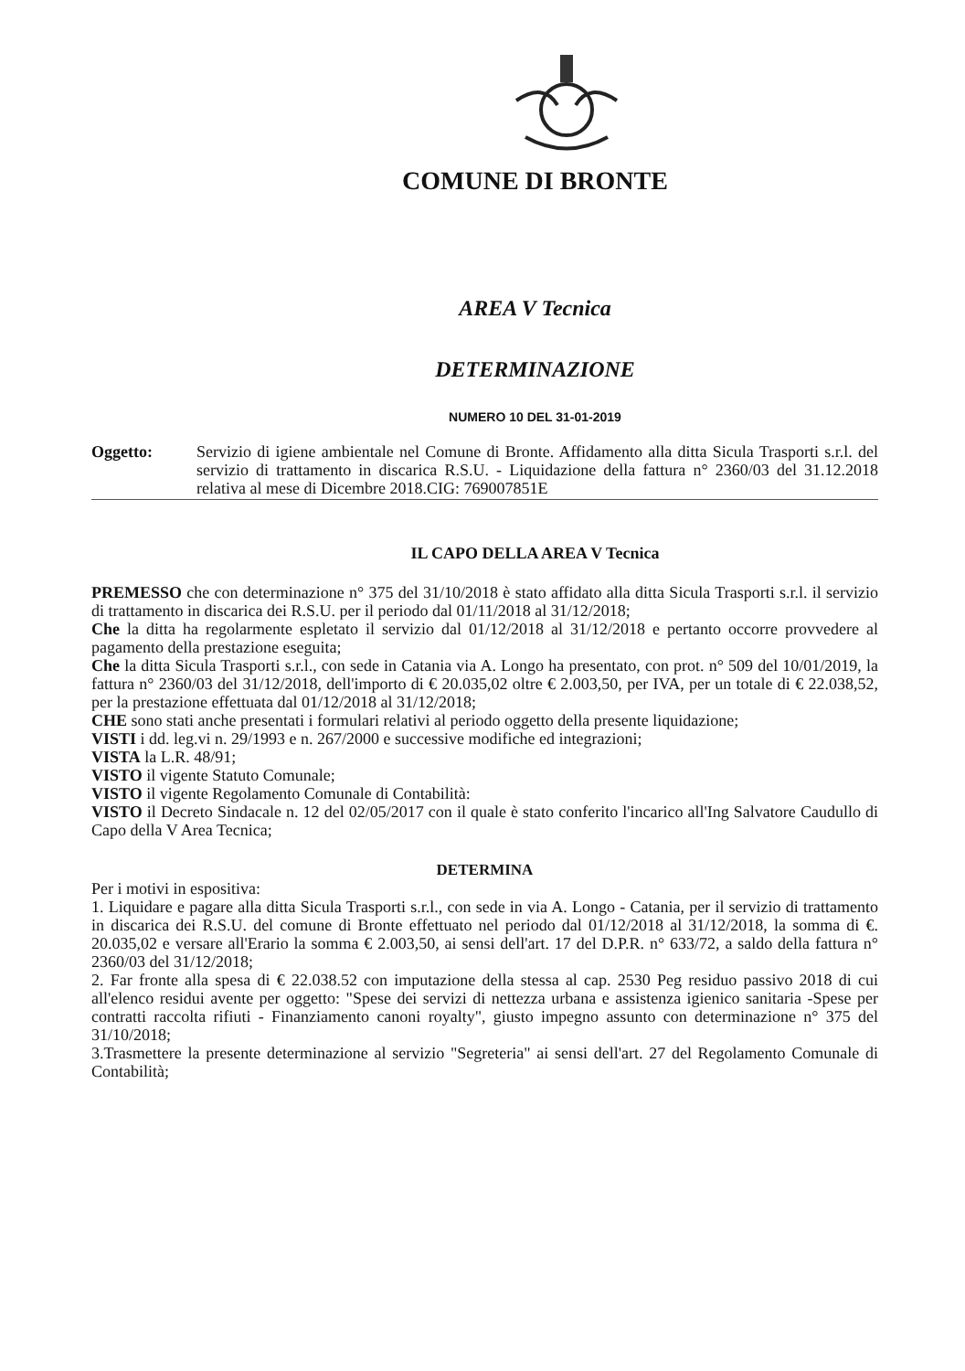COMUNE DI BRONTE
AREA V Tecnica
DETERMINAZIONE
NUMERO 10 DEL 31-01-2019
Oggetto: Servizio di igiene ambientale nel Comune di Bronte. Affidamento alla ditta Sicula Trasporti s.r.l. del servizio di trattamento in discarica R.S.U. - Liquidazione della fattura n° 2360/03 del 31.12.2018 relativa al mese di Dicembre 2018.CIG: 769007851E
IL CAPO DELLA AREA V Tecnica
PREMESSO che con determinazione n° 375 del 31/10/2018 è stato affidato alla ditta Sicula Trasporti s.r.l. il servizio di trattamento in discarica dei R.S.U. per il periodo dal 01/11/2018 al 31/12/2018;
Che la ditta ha regolarmente espletato il servizio dal 01/12/2018 al 31/12/2018 e pertanto occorre provvedere al pagamento della prestazione eseguita;
Che la ditta Sicula Trasporti s.r.l., con sede in Catania via A. Longo ha presentato, con prot. n° 509 del 10/01/2019, la fattura n° 2360/03 del 31/12/2018, dell'importo di € 20.035,02 oltre € 2.003,50, per IVA, per un totale di € 22.038,52, per la prestazione effettuata dal 01/12/2018 al 31/12/2018;
CHE sono stati anche presentati i formulari relativi al periodo oggetto della presente liquidazione;
VISTI i dd. leg.vi n. 29/1993 e n. 267/2000 e successive modifiche ed integrazioni;
VISTA la L.R. 48/91;
VISTO il vigente Statuto Comunale;
VISTO il vigente Regolamento Comunale di Contabilità:
VISTO il Decreto Sindacale n. 12 del 02/05/2017 con il quale è stato conferito l'incarico all'Ing Salvatore Caudullo di Capo della V Area Tecnica;
DETERMINA
Per i motivi in espositiva:
1. Liquidare e pagare alla ditta Sicula Trasporti s.r.l., con sede in via A. Longo - Catania, per il servizio di trattamento in discarica dei R.S.U. del comune di Bronte effettuato nel periodo dal 01/12/2018 al 31/12/2018, la somma di €. 20.035,02 e versare all'Erario la somma € 2.003,50, ai sensi dell'art. 17 del D.P.R. n° 633/72, a saldo della fattura n° 2360/03 del 31/12/2018;
2. Far fronte alla spesa di € 22.038.52 con imputazione della stessa al cap. 2530 Peg residuo passivo 2018 di cui all'elenco residui avente per oggetto: "Spese dei servizi di nettezza urbana e assistenza igienico sanitaria -Spese per contratti raccolta rifiuti - Finanziamento canoni royalty", giusto impegno assunto con determinazione n° 375 del 31/10/2018;
3.Trasmettere la presente determinazione al servizio "Segreteria" ai sensi dell'art. 27 del Regolamento Comunale di Contabilità;